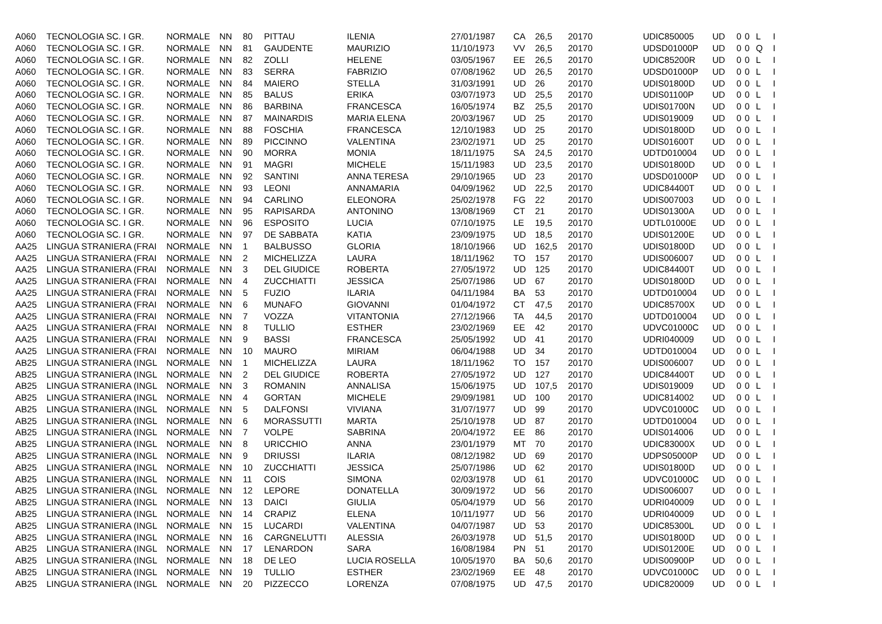| A060 | TECNOLOGIA SC. I GR. | NORMALE | NN | 80 | PITTAU | ILENIA | 27/01/1987 | CA | 26,5 | 2017 | 0 | UDIC850005 | UD | 0 | 0 | L | I |
| A060 | TECNOLOGIA SC. I GR. | NORMALE | NN | 81 | GAUDENTE | MAURIZIO | 11/10/1973 | VV | 26,5 | 2017 | 0 | UDSD01000P | UD | 0 | 0 | Q | I |
| A060 | TECNOLOGIA SC. I GR. | NORMALE | NN | 82 | ZOLLI | HELENE | 03/05/1967 | EE | 26,5 | 2017 | 0 | UDIC85200R | UD | 0 | 0 | L | I |
| A060 | TECNOLOGIA SC. I GR. | NORMALE | NN | 83 | SERRA | FABRIZIO | 07/08/1962 | UD | 26,5 | 2017 | 0 | UDSD01000P | UD | 0 | 0 | L | I |
| A060 | TECNOLOGIA SC. I GR. | NORMALE | NN | 84 | MAIERO | STELLA | 31/03/1991 | UD | 26 | 2017 | 0 | UDIS01800D | UD | 0 | 0 | L | I |
| A060 | TECNOLOGIA SC. I GR. | NORMALE | NN | 85 | BALUS | ERIKA | 03/07/1973 | UD | 25,5 | 2017 | 0 | UDIS01100P | UD | 0 | 0 | L | I |
| A060 | TECNOLOGIA SC. I GR. | NORMALE | NN | 86 | BARBINA | FRANCESCA | 16/05/1974 | BZ | 25,5 | 2017 | 0 | UDIS01700N | UD | 0 | 0 | L | I |
| A060 | TECNOLOGIA SC. I GR. | NORMALE | NN | 87 | MAINARDIS | MARIA ELENA | 20/03/1967 | UD | 25 | 2017 | 0 | UDIS019009 | UD | 0 | 0 | L | I |
| A060 | TECNOLOGIA SC. I GR. | NORMALE | NN | 88 | FOSCHIA | FRANCESCA | 12/10/1983 | UD | 25 | 2017 | 0 | UDIS01800D | UD | 0 | 0 | L | I |
| A060 | TECNOLOGIA SC. I GR. | NORMALE | NN | 89 | PICCINNO | VALENTINA | 23/02/1971 | UD | 25 | 2017 | 0 | UDIS01600T | UD | 0 | 0 | L | I |
| A060 | TECNOLOGIA SC. I GR. | NORMALE | NN | 90 | MORRA | MONIA | 18/11/1975 | SA | 24,5 | 2017 | 0 | UDTD010004 | UD | 0 | 0 | L | I |
| A060 | TECNOLOGIA SC. I GR. | NORMALE | NN | 91 | MAGRI | MICHELE | 15/11/1983 | UD | 23,5 | 2017 | 0 | UDIS01800D | UD | 0 | 0 | L | I |
| A060 | TECNOLOGIA SC. I GR. | NORMALE | NN | 92 | SANTINI | ANNA TERESA | 29/10/1965 | UD | 23 | 2017 | 0 | UDSD01000P | UD | 0 | 0 | L | I |
| A060 | TECNOLOGIA SC. I GR. | NORMALE | NN | 93 | LEONI | ANNAMARIA | 04/09/1962 | UD | 22,5 | 2017 | 0 | UDIC84400T | UD | 0 | 0 | L | I |
| A060 | TECNOLOGIA SC. I GR. | NORMALE | NN | 94 | CARLINO | ELEONORA | 25/02/1978 | FG | 22 | 2017 | 0 | UDIS007003 | UD | 0 | 0 | L | I |
| A060 | TECNOLOGIA SC. I GR. | NORMALE | NN | 95 | RAPISARDA | ANTONINO | 13/08/1969 | CT | 21 | 2017 | 0 | UDIS01300A | UD | 0 | 0 | L | I |
| A060 | TECNOLOGIA SC. I GR. | NORMALE | NN | 96 | ESPOSITO | LUCIA | 07/10/1975 | LE | 19,5 | 2017 | 0 | UDTL01000E | UD | 0 | 0 | L | I |
| A060 | TECNOLOGIA SC. I GR. | NORMALE | NN | 97 | DE SABBATA | KATIA | 23/09/1975 | UD | 18,5 | 2017 | 0 | UDIS01200E | UD | 0 | 0 | L | I |
| AA25 | LINGUA STRANIERA (FRAI | NORMALE | NN | 1 | BALBUSSO | GLORIA | 18/10/1966 | UD | 162,5 | 2017 | 0 | UDIS01800D | UD | 0 | 0 | L | I |
| AA25 | LINGUA STRANIERA (FRAI | NORMALE | NN | 2 | MICHELIZZA | LAURA | 18/11/1962 | TO | 157 | 2017 | 0 | UDIS006007 | UD | 0 | 0 | L | I |
| AA25 | LINGUA STRANIERA (FRAI | NORMALE | NN | 3 | DEL GIUDICE | ROBERTA | 27/05/1972 | UD | 125 | 2017 | 0 | UDIC84400T | UD | 0 | 0 | L | I |
| AA25 | LINGUA STRANIERA (FRAI | NORMALE | NN | 4 | ZUCCHIATTI | JESSICA | 25/07/1986 | UD | 67 | 2017 | 0 | UDIS01800D | UD | 0 | 0 | L | I |
| AA25 | LINGUA STRANIERA (FRAI | NORMALE | NN | 5 | FUZIO | ILARIA | 04/11/1984 | BA | 53 | 2017 | 0 | UDTD010004 | UD | 0 | 0 | L | I |
| AA25 | LINGUA STRANIERA (FRAI | NORMALE | NN | 6 | MUNAFO | GIOVANNI | 01/04/1972 | CT | 47,5 | 2017 | 0 | UDIC85700X | UD | 0 | 0 | L | I |
| AA25 | LINGUA STRANIERA (FRAI | NORMALE | NN | 7 | VOZZA | VITANTONIA | 27/12/1966 | TA | 44,5 | 2017 | 0 | UDTD010004 | UD | 0 | 0 | L | I |
| AA25 | LINGUA STRANIERA (FRAI | NORMALE | NN | 8 | TULLIO | ESTHER | 23/02/1969 | EE | 42 | 2017 | 0 | UDVC01000C | UD | 0 | 0 | L | I |
| AA25 | LINGUA STRANIERA (FRAI | NORMALE | NN | 9 | BASSI | FRANCESCA | 25/05/1992 | UD | 41 | 2017 | 0 | UDRI040009 | UD | 0 | 0 | L | I |
| AA25 | LINGUA STRANIERA (FRAI | NORMALE | NN | 10 | MAURO | MIRIAM | 06/04/1988 | UD | 34 | 2017 | 0 | UDTD010004 | UD | 0 | 0 | L | I |
| AB25 | LINGUA STRANIERA (INGL | NORMALE | NN | 1 | MICHELIZZA | LAURA | 18/11/1962 | TO | 157 | 2017 | 0 | UDIS006007 | UD | 0 | 0 | L | I |
| AB25 | LINGUA STRANIERA (INGL | NORMALE | NN | 2 | DEL GIUDICE | ROBERTA | 27/05/1972 | UD | 127 | 2017 | 0 | UDIC84400T | UD | 0 | 0 | L | I |
| AB25 | LINGUA STRANIERA (INGL | NORMALE | NN | 3 | ROMANIN | ANNALISA | 15/06/1975 | UD | 107,5 | 2017 | 0 | UDIS019009 | UD | 0 | 0 | L | I |
| AB25 | LINGUA STRANIERA (INGL | NORMALE | NN | 4 | GORTAN | MICHELE | 29/09/1981 | UD | 100 | 2017 | 0 | UDIC814002 | UD | 0 | 0 | L | I |
| AB25 | LINGUA STRANIERA (INGL | NORMALE | NN | 5 | DALFONSI | VIVIANA | 31/07/1977 | UD | 99 | 2017 | 0 | UDVC01000C | UD | 0 | 0 | L | I |
| AB25 | LINGUA STRANIERA (INGL | NORMALE | NN | 6 | MORASSUTTI | MARTA | 25/10/1978 | UD | 87 | 2017 | 0 | UDTD010004 | UD | 0 | 0 | L | I |
| AB25 | LINGUA STRANIERA (INGL | NORMALE | NN | 7 | VOLPE | SABRINA | 20/04/1972 | EE | 86 | 2017 | 0 | UDIS014006 | UD | 0 | 0 | L | I |
| AB25 | LINGUA STRANIERA (INGL | NORMALE | NN | 8 | URICCHIO | ANNA | 23/01/1979 | MT | 70 | 2017 | 0 | UDIC83000X | UD | 0 | 0 | L | I |
| AB25 | LINGUA STRANIERA (INGL | NORMALE | NN | 9 | DRIUSSI | ILARIA | 08/12/1982 | UD | 69 | 2017 | 0 | UDPS05000P | UD | 0 | 0 | L | I |
| AB25 | LINGUA STRANIERA (INGL | NORMALE | NN | 10 | ZUCCHIATTI | JESSICA | 25/07/1986 | UD | 62 | 2017 | 0 | UDIS01800D | UD | 0 | 0 | L | I |
| AB25 | LINGUA STRANIERA (INGL | NORMALE | NN | 11 | COIS | SIMONA | 02/03/1978 | UD | 61 | 2017 | 0 | UDVC01000C | UD | 0 | 0 | L | I |
| AB25 | LINGUA STRANIERA (INGL | NORMALE | NN | 12 | LEPORE | DONATELLA | 30/09/1972 | UD | 56 | 2017 | 0 | UDIS006007 | UD | 0 | 0 | L | I |
| AB25 | LINGUA STRANIERA (INGL | NORMALE | NN | 13 | DAICI | GIULIA | 05/04/1979 | UD | 56 | 2017 | 0 | UDRI040009 | UD | 0 | 0 | L | I |
| AB25 | LINGUA STRANIERA (INGL | NORMALE | NN | 14 | CRAPIZ | ELENA | 10/11/1977 | UD | 56 | 2017 | 0 | UDRI040009 | UD | 0 | 0 | L | I |
| AB25 | LINGUA STRANIERA (INGL | NORMALE | NN | 15 | LUCARDI | VALENTINA | 04/07/1987 | UD | 53 | 2017 | 0 | UDIC85300L | UD | 0 | 0 | L | I |
| AB25 | LINGUA STRANIERA (INGL | NORMALE | NN | 16 | CARGNELUTTI | ALESSIA | 26/03/1978 | UD | 51,5 | 2017 | 0 | UDIS01800D | UD | 0 | 0 | L | I |
| AB25 | LINGUA STRANIERA (INGL | NORMALE | NN | 17 | LENARDON | SARA | 16/08/1984 | PN | 51 | 2017 | 0 | UDIS01200E | UD | 0 | 0 | L | I |
| AB25 | LINGUA STRANIERA (INGL | NORMALE | NN | 18 | DE LEO | LUCIA ROSELLA | 10/05/1970 | BA | 50,6 | 2017 | 0 | UDIS00900P | UD | 0 | 0 | L | I |
| AB25 | LINGUA STRANIERA (INGL | NORMALE | NN | 19 | TULLIO | ESTHER | 23/02/1969 | EE | 48 | 2017 | 0 | UDVC01000C | UD | 0 | 0 | L | I |
| AB25 | LINGUA STRANIERA (INGL | NORMALE | NN | 20 | PIZZECCO | LORENZA | 07/08/1975 | UD | 47,5 | 2017 | 0 | UDIC820009 | UD | 0 | 0 | L | I |